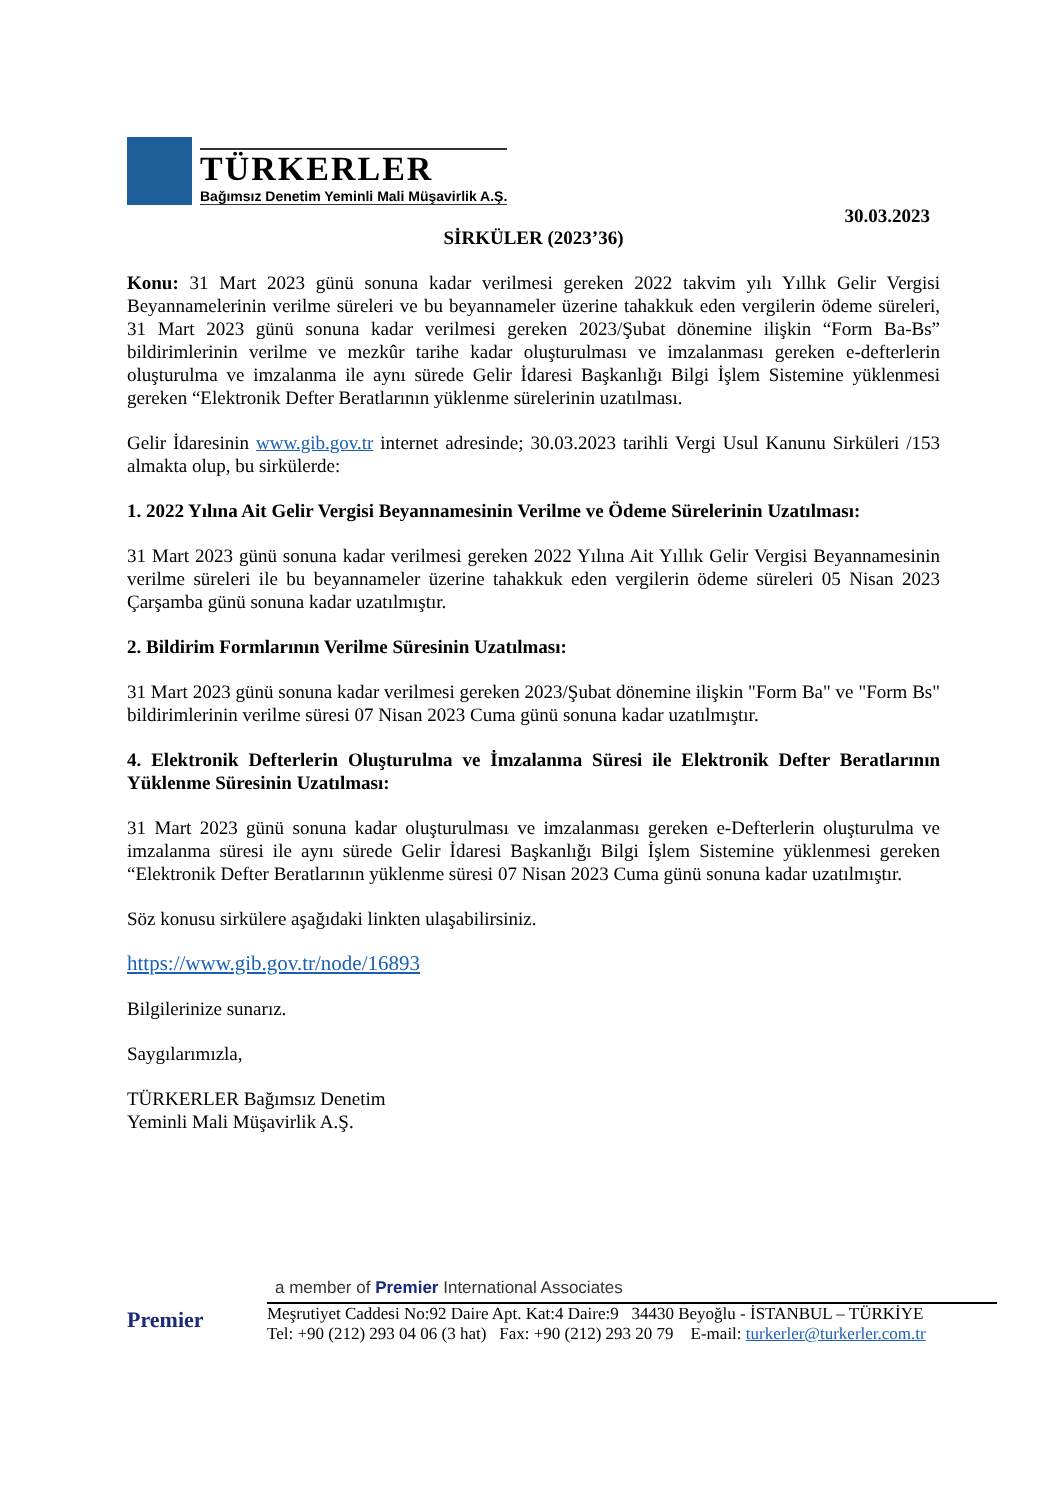TÜRKERLER
Bağımsız Denetim Yeminli Mali Müşavirlik A.Ş.
30.03.2023
SİRKÜLER (2023’36)
Konu: 31 Mart 2023 günü sonuna kadar verilmesi gereken 2022 takvim yılı Yıllık Gelir Vergisi Beyannamelerinin verilme süreleri ve bu beyannameler üzerine tahakkuk eden vergilerin ödeme süreleri, 31 Mart 2023 günü sonuna kadar verilmesi gereken 2023/Şubat dönemine ilişkin “Form Ba-Bs” bildirimlerinin verilme ve mezkûr tarihe kadar oluşturulması ve imzalanması gereken e-defterlerin oluşturulma ve imzalanma ile aynı sürede Gelir İdaresi Başkanlığı Bilgi İşlem Sistemine yüklenmesi gereken “Elektronik Defter Beratlarının yüklenme sürelerinin uzatılması.
Gelir İdaresinin www.gib.gov.tr internet adresinde; 30.03.2023 tarihli Vergi Usul Kanunu Sirküleri /153 almakta olup, bu sirkülerde:
1. 2022 Yılına Ait Gelir Vergisi Beyannamesinin Verilme ve Ödeme Sürelerinin Uzatılması:
31 Mart 2023 günü sonuna kadar verilmesi gereken 2022 Yılına Ait Yıllık Gelir Vergisi Beyannamesinin verilme süreleri ile bu beyannameler üzerine tahakkuk eden vergilerin ödeme süreleri 05 Nisan 2023 Çarşamba günü sonuna kadar uzatılmıştır.
2. Bildirim Formlarının Verilme Süresinin Uzatılması:
31 Mart 2023 günü sonuna kadar verilmesi gereken 2023/Şubat dönemine ilişkin "Form Ba" ve "Form Bs" bildirimlerinin verilme süresi 07 Nisan 2023 Cuma günü sonuna kadar uzatılmıştır.
4. Elektronik Defterlerin Oluşturulma ve İmzalanma Süresi ile Elektronik Defter Beratlarının Yüklenme Süresinin Uzatılması:
31 Mart 2023 günü sonuna kadar oluşturulması ve imzalanması gereken e-Defterlerin oluşturulma ve imzalanma süresi ile aynı sürede Gelir İdaresi Başkanlığı Bilgi İşlem Sistemine yüklenmesi gereken “Elektronik Defter Beratlarının yüklenme süresi 07 Nisan 2023 Cuma günü sonuna kadar uzatılmıştır.
Söz konusu sirkülere aşağıdaki linkten ulaşabilirsiniz.
https://www.gib.gov.tr/node/16893
Bilgilerinize sunarız.
Saygılarımızla,
TÜRKERLER Bağımsız Denetim
Yeminli Mali Müşavirlik A.Ş.
Premier
a member of Premier International Associates
Meşrutiyet Caddesi No:92 Daire Apt. Kat:4 Daire:9 34430 Beyoğlu - İSTANBUL – TÜRKİYE
Tel: +90 (212) 293 04 06 (3 hat) Fax: +90 (212) 293 20 79 E-mail: turkerler@turkerler.com.tr